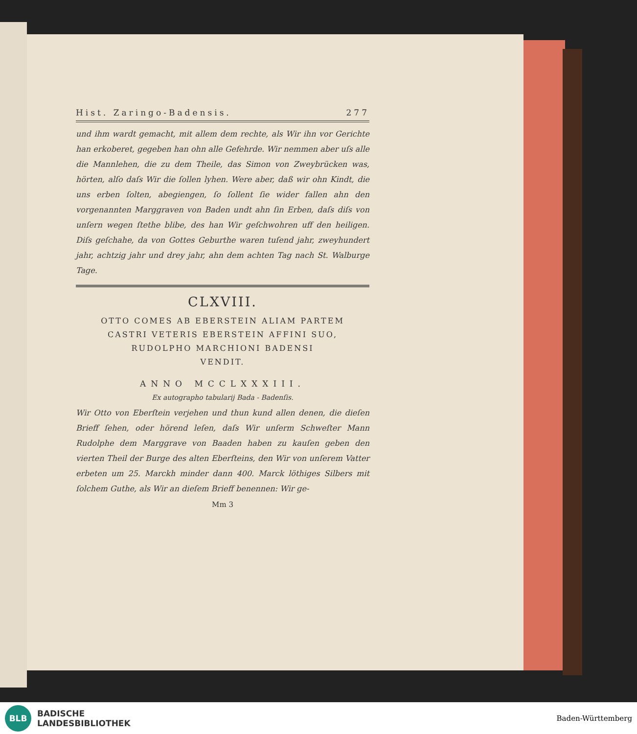Hist. Zaringo-Badensis. 277
und ihm wardt gemacht, mit allem dem rechte, als Wir ihn vor Gerichte han erkoberet, gegeben han ohn alle Gefehrde. Wir nemmen aber uſs alle die Mannlehen, die zu dem Theile, das Simon von Zweybrücken was, hörten, alſo daſs Wir die ſollen lyhen. Were aber, daß wir ohn Kindt, die uns erben ſolten, abegiengen, ſo ſollent ſie wider fallen ahn den vorgenannten Marggraven von Baden undt ahn ſin Erben, daſs diſs von unſern wegen ſtethe blibe, des han Wir geſchwohren uff den heiligen. Diſs geſchahe, da von Gottes Geburthe waren tuſend jahr, zweyhundert jahr, achtzig jahr und drey jahr, ahn dem achten Tag nach St. Walburge Tage.
CLXVIII.
OTTO COMES AB EBERSTEIN ALIAM PARTEM
CASTRI VETERIS EBERSTEIN AFFINI SUO,
RUDOLPHO MARCHIONI BADENSI
VENDIT.
ANNO MCCLXXXIII.
Ex autographo tabularij Bada - Badenſis.
Wir Otto von Eberſtein verjehen und thun kund allen denen, die dieſen Brieff ſehen, oder hörend leſen, daſs Wir unſerm Schweſter Mann Rudolphe dem Marggrave von Baaden haben zu kauſen geben den vierten Theil der Burge des alten Eberſteins, den Wir von unſerem Vatter erbeten um 25. Marckh minder dann 400. Marck löthiges Silbers mit ſolchem Guthe, als Wir an dieſem Brieff benennen: Wir ge-
Mm 3
BLB
BADISCHE
LANDESBIBLIOTHEK
Baden-Württemberg